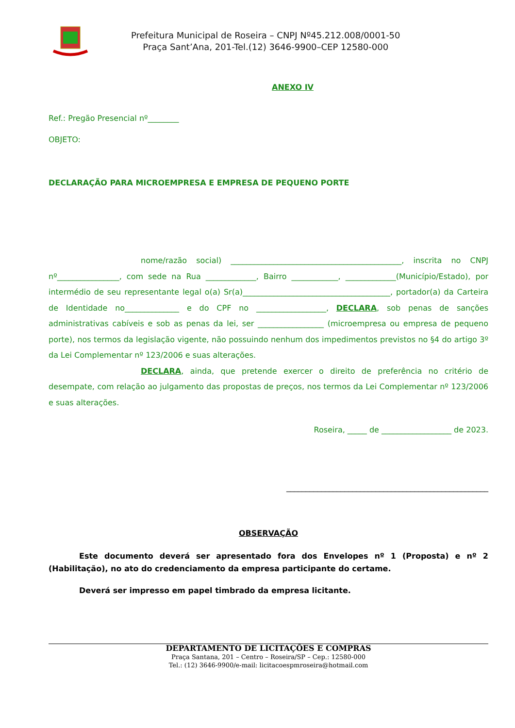Prefeitura Municipal de Roseira – CNPJ Nº45.212.008/0001-50
Praça Sant’Ana, 201-Tel.(12) 3646-9900–CEP 12580-000
ANEXO IV
Ref.: Pregão Presencial nº________
OBJETO:
DECLARAÇÃO PARA MICROEMPRESA E EMPRESA DE PEQUENO PORTE
nome/razão social) ____________________________________________, inscrita no CNPJ nº________________, com sede na Rua _____________, Bairro ____________, _____________(Município/Estado), por intermédio de seu representante legal o(a) Sr(a)______________________________________, portador(a) da Carteira de Identidade no______________ e do CPF no __________________, DECLARA, sob penas de sanções administrativas cabíveis e sob as penas da lei, ser _________________ (microempresa ou empresa de pequeno porte), nos termos da legislação vigente, não possuindo nenhum dos impedimentos previstos no §4 do artigo 3º da Lei Complementar nº 123/2006 e suas alterações.
DECLARA, ainda, que pretende exercer o direito de preferência no critério de desempate, com relação ao julgamento das propostas de preços, nos termos da Lei Complementar nº 123/2006 e suas alterações.
Roseira, _____ de __________________ de 2023.
____________________________________________________
OBSERVAÇÃO
Este documento deverá ser apresentado fora dos Envelopes nº 1 (Proposta) e nº 2 (Habilitação), no ato do credenciamento da empresa participante do certame.
Deverá ser impresso em papel timbrado da empresa licitante.
DEPARTAMENTO DE LICITAÇÕES E COMPRAS
Praça Santana, 201 – Centro – Roseira/SP – Cep.: 12580-000
Tel.: (12) 3646-9900/e-mail: licitacoespmroseira@hotmail.com